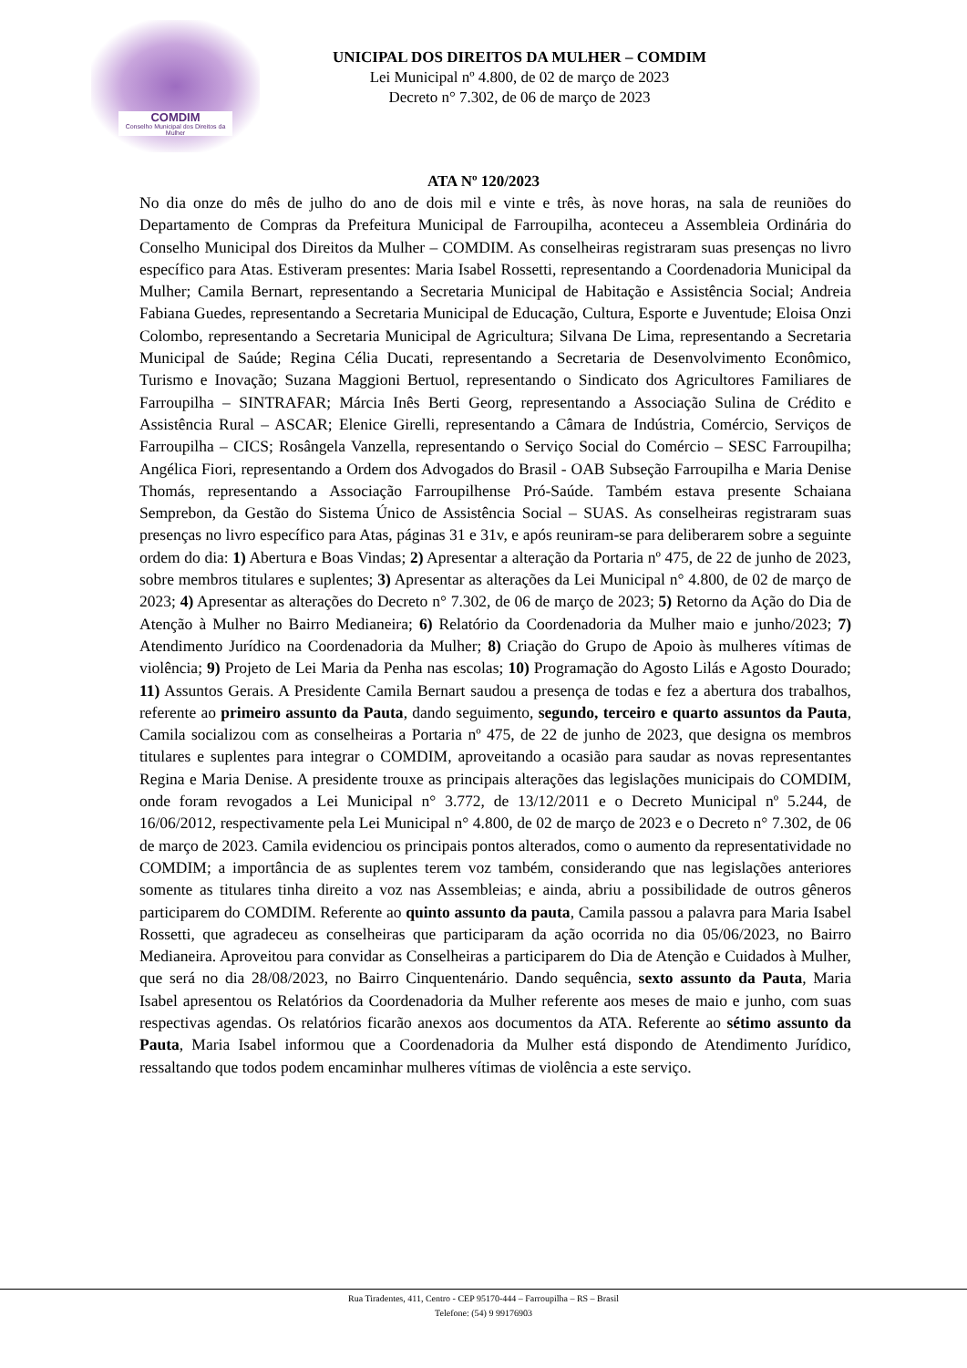COMDIM
Conselho Municipal dos Direitos da Mulher
UNICIPAL DOS DIREITOS DA MULHER – COMDIM
Lei Municipal nº 4.800, de 02 de março de 2023
Decreto n° 7.302, de 06 de março de 2023
ATA Nº 120/2023
No dia onze do mês de julho do ano de dois mil e vinte e três, às nove horas, na sala de reuniões do Departamento de Compras da Prefeitura Municipal de Farroupilha, aconteceu a Assembleia Ordinária do Conselho Municipal dos Direitos da Mulher – COMDIM. As conselheiras registraram suas presenças no livro específico para Atas. Estiveram presentes: Maria Isabel Rossetti, representando a Coordenadoria Municipal da Mulher; Camila Bernart, representando a Secretaria Municipal de Habitação e Assistência Social; Andreia Fabiana Guedes, representando a Secretaria Municipal de Educação, Cultura, Esporte e Juventude; Eloisa Onzi Colombo, representando a Secretaria Municipal de Agricultura; Silvana De Lima, representando a Secretaria Municipal de Saúde; Regina Célia Ducati, representando a Secretaria de Desenvolvimento Econômico, Turismo e Inovação; Suzana Maggioni Bertuol, representando o Sindicato dos Agricultores Familiares de Farroupilha – SINTRAFAR; Márcia Inês Berti Georg, representando a Associação Sulina de Crédito e Assistência Rural – ASCAR; Elenice Girelli, representando a Câmara de Indústria, Comércio, Serviços de Farroupilha – CICS; Rosângela Vanzella, representando o Serviço Social do Comércio – SESC Farroupilha; Angélica Fiori, representando a Ordem dos Advogados do Brasil - OAB Subseção Farroupilha e Maria Denise Thomás, representando a Associação Farroupilhense Pró-Saúde. Também estava presente Schaiana Semprebon, da Gestão do Sistema Único de Assistência Social – SUAS. As conselheiras registraram suas presenças no livro específico para Atas, páginas 31 e 31v, e após reuniram-se para deliberarem sobre a seguinte ordem do dia: 1) Abertura e Boas Vindas; 2) Apresentar a alteração da Portaria nº 475, de 22 de junho de 2023, sobre membros titulares e suplentes; 3) Apresentar as alterações da Lei Municipal n° 4.800, de 02 de março de 2023; 4) Apresentar as alterações do Decreto n° 7.302, de 06 de março de 2023; 5) Retorno da Ação do Dia de Atenção à Mulher no Bairro Medianeira; 6) Relatório da Coordenadoria da Mulher maio e junho/2023; 7) Atendimento Jurídico na Coordenadoria da Mulher; 8) Criação do Grupo de Apoio às mulheres vítimas de violência; 9) Projeto de Lei Maria da Penha nas escolas; 10) Programação do Agosto Lilás e Agosto Dourado; 11) Assuntos Gerais. A Presidente Camila Bernart saudou a presença de todas e fez a abertura dos trabalhos, referente ao primeiro assunto da Pauta, dando seguimento, segundo, terceiro e quarto assuntos da Pauta, Camila socializou com as conselheiras a Portaria nº 475, de 22 de junho de 2023, que designa os membros titulares e suplentes para integrar o COMDIM, aproveitando a ocasião para saudar as novas representantes Regina e Maria Denise. A presidente trouxe as principais alterações das legislações municipais do COMDIM, onde foram revogados a Lei Municipal n° 3.772, de 13/12/2011 e o Decreto Municipal nº 5.244, de 16/06/2012, respectivamente pela Lei Municipal n° 4.800, de 02 de março de 2023 e o Decreto n° 7.302, de 06 de março de 2023. Camila evidenciou os principais pontos alterados, como o aumento da representatividade no COMDIM; a importância de as suplentes terem voz também, considerando que nas legislações anteriores somente as titulares tinha direito a voz nas Assembleias; e ainda, abriu a possibilidade de outros gêneros participarem do COMDIM. Referente ao quinto assunto da pauta, Camila passou a palavra para Maria Isabel Rossetti, que agradeceu as conselheiras que participaram da ação ocorrida no dia 05/06/2023, no Bairro Medianeira. Aproveitou para convidar as Conselheiras a participarem do Dia de Atenção e Cuidados à Mulher, que será no dia 28/08/2023, no Bairro Cinquentenário. Dando sequência, sexto assunto da Pauta, Maria Isabel apresentou os Relatórios da Coordenadoria da Mulher referente aos meses de maio e junho, com suas respectivas agendas. Os relatórios ficarão anexos aos documentos da ATA. Referente ao sétimo assunto da Pauta, Maria Isabel informou que a Coordenadoria da Mulher está dispondo de Atendimento Jurídico, ressaltando que todos podem encaminhar mulheres vítimas de violência a este serviço.
Rua Tiradentes, 411, Centro - CEP 95170-444 – Farroupilha – RS – Brasil
Telefone: (54) 9 99176903